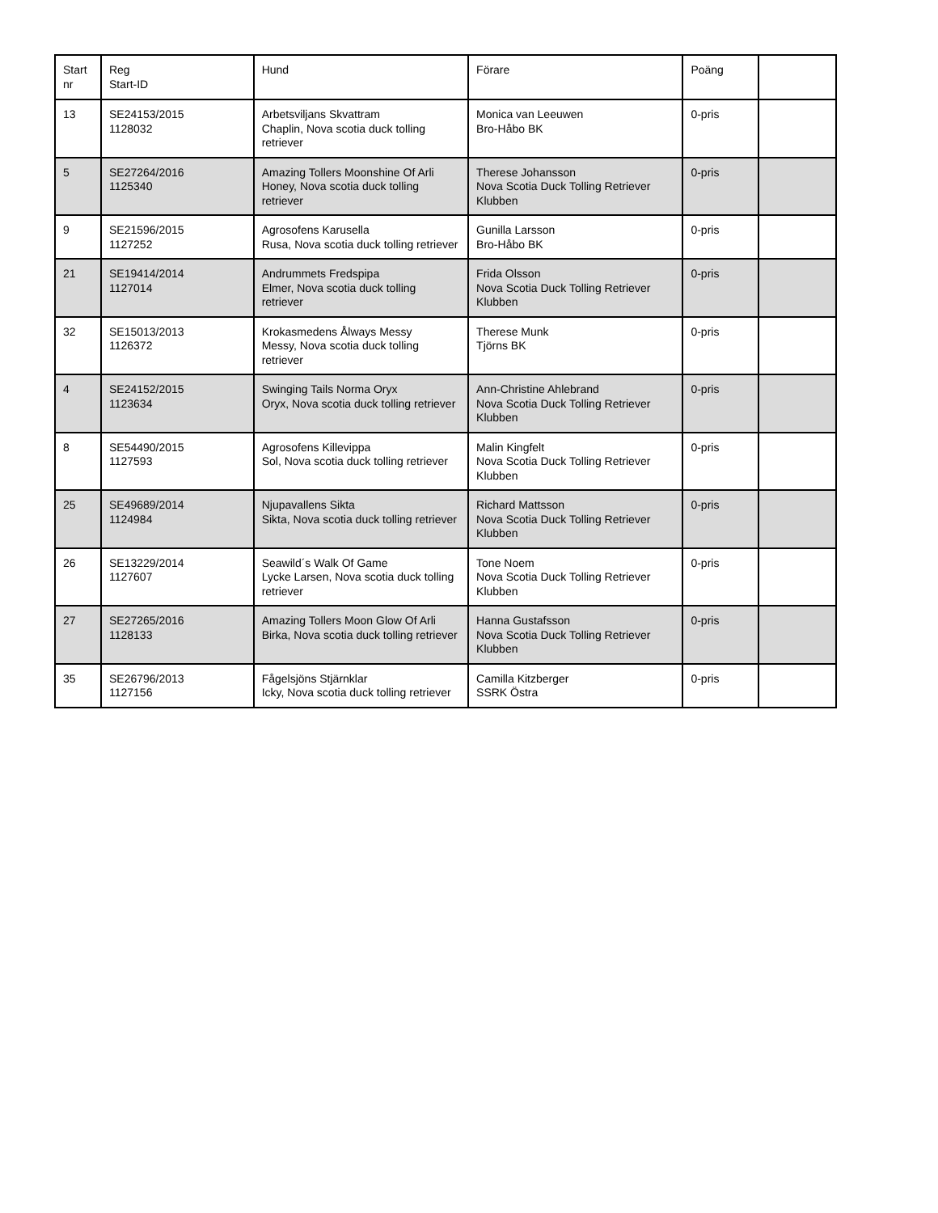| Start nr | Reg Start-ID | Hund | Förare | Poäng | |
| --- | --- | --- | --- | --- | --- |
| 13 | SE24153/2015 1128032 | Arbetsviljans Skvattram Chaplin, Nova scotia duck tolling retriever | Monica van Leeuwen Bro-Håbo BK | 0-pris | |
| 5 | SE27264/2016 1125340 | Amazing Tollers Moonshine Of Arli Honey, Nova scotia duck tolling retriever | Therese Johansson Nova Scotia Duck Tolling Retriever Klubben | 0-pris | |
| 9 | SE21596/2015 1127252 | Agrosofens Karusella Rusa, Nova scotia duck tolling retriever | Gunilla Larsson Bro-Håbo BK | 0-pris | |
| 21 | SE19414/2014 1127014 | Andrummets Fredspipa Elmer, Nova scotia duck tolling retriever | Frida Olsson Nova Scotia Duck Tolling Retriever Klubben | 0-pris | |
| 32 | SE15013/2013 1126372 | Krokasmedens Ålways Messy Messy, Nova scotia duck tolling retriever | Therese Munk Tjörns BK | 0-pris | |
| 4 | SE24152/2015 1123634 | Swinging Tails Norma Oryx Oryx, Nova scotia duck tolling retriever | Ann-Christine Ahlebrand Nova Scotia Duck Tolling Retriever Klubben | 0-pris | |
| 8 | SE54490/2015 1127593 | Agrosofens Killevippa Sol, Nova scotia duck tolling retriever | Malin Kingfelt Nova Scotia Duck Tolling Retriever Klubben | 0-pris | |
| 25 | SE49689/2014 1124984 | Njupavallens Sikta Sikta, Nova scotia duck tolling retriever | Richard Mattsson Nova Scotia Duck Tolling Retriever Klubben | 0-pris | |
| 26 | SE13229/2014 1127607 | Seawild´s Walk Of Game Lycke Larsen, Nova scotia duck tolling retriever | Tone Noem Nova Scotia Duck Tolling Retriever Klubben | 0-pris | |
| 27 | SE27265/2016 1128133 | Amazing Tollers Moon Glow Of Arli Birka, Nova scotia duck tolling retriever | Hanna Gustafsson Nova Scotia Duck Tolling Retriever Klubben | 0-pris | |
| 35 | SE26796/2013 1127156 | Fågelsjöns Stjärnklar Icky, Nova scotia duck tolling retriever | Camilla Kitzberger SSRK Östra | 0-pris | |